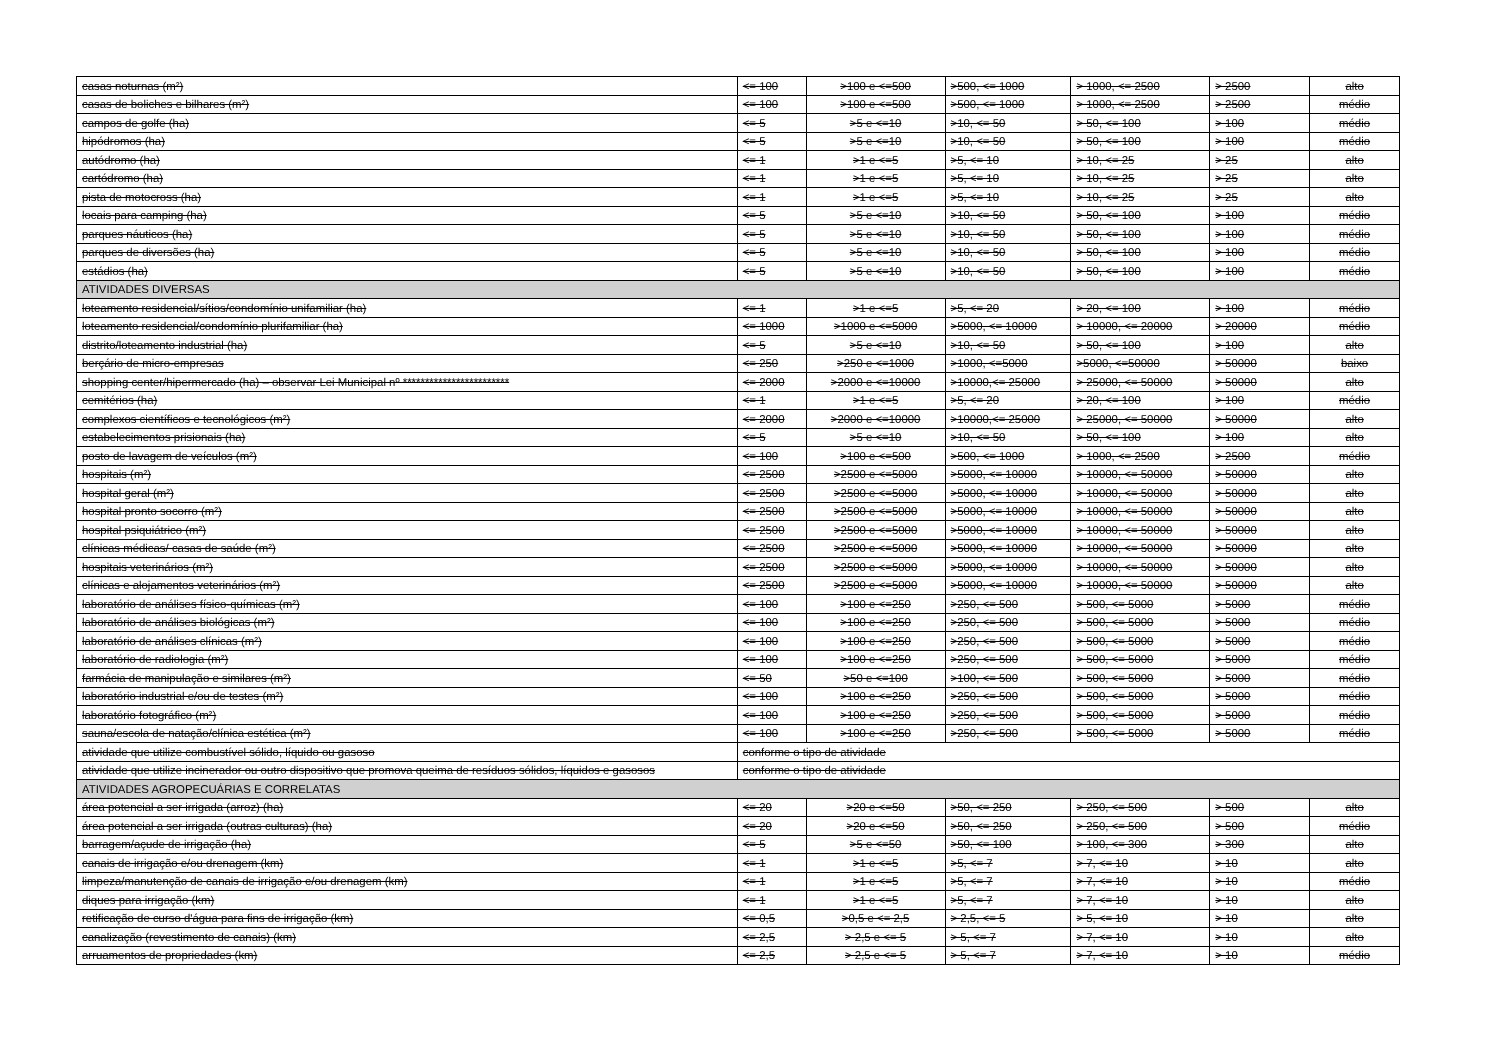| casas noturnas (m²) | <= 100 | >100 e <=500 | >500, <= 1000 | > 1000, <= 2500 | > 2500 | alto |
| casas de boliches e bilhares (m²) | <= 100 | >100 e <=500 | >500, <= 1000 | > 1000, <= 2500 | > 2500 | médio |
| campos de golfe (ha) | <= 5 | >5 e <=10 | >10, <= 50 | > 50, <= 100 | > 100 | médio |
| hipódromos (ha) | <= 5 | >5 e <=10 | >10, <= 50 | > 50, <= 100 | > 100 | médio |
| autódromo (ha) | <= 1 | >1 e <=5 | >5, <= 10 | > 10, <= 25 | > 25 | alto |
| cartódromo (ha) | <= 1 | >1 e <=5 | >5, <= 10 | > 10, <= 25 | > 25 | alto |
| pista de motocross (ha) | <= 1 | >1 e <=5 | >5, <= 10 | > 10, <= 25 | > 25 | alto |
| locais para camping (ha) | <= 5 | >5 e <=10 | >10, <= 50 | > 50, <= 100 | > 100 | médio |
| parques náuticos (ha) | <= 5 | >5 e <=10 | >10, <= 50 | > 50, <= 100 | > 100 | médio |
| parques de diversões (ha) | <= 5 | >5 e <=10 | >10, <= 50 | > 50, <= 100 | > 100 | médio |
| estádios (ha) | <= 5 | >5 e <=10 | >10, <= 50 | > 50, <= 100 | > 100 | médio |
| ATIVIDADES DIVERSAS | | | | | | |
| loteamento residencial/sítios/condomínio unifamiliar (ha) | <= 1 | >1 e <=5 | >5, <= 20 | > 20, <= 100 | > 100 | médio |
| loteamento residencial/condomínio plurifamiliar (ha) | <= 1000 | >1000 e <=5000 | >5000, <= 10000 | > 10000, <= 20000 | > 20000 | médio |
| distrito/loteamento industrial (ha) | <= 5 | >5 e <=10 | >10, <= 50 | > 50, <= 100 | > 100 | alto |
| berçário de micro-empresas | <= 250 | >250 e <=1000 | >1000, <=5000 | >5000, <=50000 | > 50000 | baixo |
| shopping center/hipermercado (ha) – observar Lei Municipal nº ************************ | <= 2000 | >2000 e <=10000 | >10000,<= 25000 | > 25000, <= 50000 | > 50000 | alto |
| cemitérios (ha) | <= 1 | >1 e <=5 | >5, <= 20 | > 20, <= 100 | > 100 | médio |
| complexos científicos e tecnológicos (m²) | <= 2000 | >2000 e <=10000 | >10000,<= 25000 | > 25000, <= 50000 | > 50000 | alto |
| estabelecimentos prisionais (ha) | <= 5 | >5 e <=10 | >10, <= 50 | > 50, <= 100 | > 100 | alto |
| posto de lavagem de veículos (m²) | <= 100 | >100 e <=500 | >500, <= 1000 | > 1000, <= 2500 | > 2500 | médio |
| hospitais (m²) | <= 2500 | >2500 e <=5000 | >5000, <= 10000 | > 10000, <= 50000 | > 50000 | alto |
| hospital geral (m²) | <= 2500 | >2500 e <=5000 | >5000, <= 10000 | > 10000, <= 50000 | > 50000 | alto |
| hospital pronto socorro (m²) | <= 2500 | >2500 e <=5000 | >5000, <= 10000 | > 10000, <= 50000 | > 50000 | alto |
| hospital psiquiátrico (m²) | <= 2500 | >2500 e <=5000 | >5000, <= 10000 | > 10000, <= 50000 | > 50000 | alto |
| clínicas médicas/ casas de saúde (m²) | <= 2500 | >2500 e <=5000 | >5000, <= 10000 | > 10000, <= 50000 | > 50000 | alto |
| hospitais veterinários (m²) | <= 2500 | >2500 e <=5000 | >5000, <= 10000 | > 10000, <= 50000 | > 50000 | alto |
| clínicas e alojamentos veterinários (m²) | <= 2500 | >2500 e <=5000 | >5000, <= 10000 | > 10000, <= 50000 | > 50000 | alto |
| laboratório de análises físico-químicas (m²) | <= 100 | >100 e <=250 | >250, <= 500 | > 500, <= 5000 | > 5000 | médio |
| laboratório de análises biológicas (m²) | <= 100 | >100 e <=250 | >250, <= 500 | > 500, <= 5000 | > 5000 | médio |
| laboratório de análises clínicas (m²) | <= 100 | >100 e <=250 | >250, <= 500 | > 500, <= 5000 | > 5000 | médio |
| laboratório de radiologia (m²) | <= 100 | >100 e <=250 | >250, <= 500 | > 500, <= 5000 | > 5000 | médio |
| farmácia de manipulação e similares (m²) | <= 50 | >50 e <=100 | >100, <= 500 | > 500, <= 5000 | > 5000 | médio |
| laboratório industrial e/ou de testes (m²) | <= 100 | >100 e <=250 | >250, <= 500 | > 500, <= 5000 | > 5000 | médio |
| laboratório fotográfico (m²) | <= 100 | >100 e <=250 | >250, <= 500 | > 500, <= 5000 | > 5000 | médio |
| sauna/escola de natação/clínica estética (m²) | <= 100 | >100 e <=250 | >250, <= 500 | > 500, <= 5000 | > 5000 | médio |
| atividade que utilize combustível sólido, líquido ou gasoso | conforme o tipo de atividade | | | | | |
| atividade que utilize incinerador ou outro dispositivo que promova queima de resíduos sólidos, líquidos e gasosos | conforme o tipo de atividade | | | | | |
| ATIVIDADES AGROPECUÁRIAS E CORRELATAS | | | | | | |
| área potencial a ser irrigada (arroz) (ha) | <= 20 | >20 e <=50 | >50, <= 250 | > 250, <= 500 | > 500 | alto |
| área potencial a ser irrigada (outras culturas) (ha) | <= 20 | >20 e <=50 | >50, <= 250 | > 250, <= 500 | > 500 | médio |
| barragem/açude de irrigação (ha) | <= 5 | >5 e <=50 | >50, <= 100 | > 100, <= 300 | > 300 | alto |
| canais de irrigação e/ou drenagem (km) | <= 1 | >1 e <=5 | >5, <= 7 | > 7, <= 10 | > 10 | alto |
| limpeza/manutenção de canais de irrigação e/ou drenagem (km) | <= 1 | >1 e <=5 | >5, <= 7 | > 7, <= 10 | > 10 | médio |
| diques para irrigação (km) | <= 1 | >1 e <=5 | >5, <= 7 | > 7, <= 10 | > 10 | alto |
| retificação de curso d'água para fins de irrigação (km) | <= 0,5 | >0,5 e <= 2,5 | > 2,5, <= 5 | > 5, <= 10 | > 10 | alto |
| canalização (revestimento de canais) (km) | <= 2,5 | > 2,5 e <= 5 | > 5, <= 7 | > 7, <= 10 | > 10 | alto |
| arruamentos de propriedades (km) | <= 2,5 | > 2,5 e <= 5 | > 5, <= 7 | > 7, <= 10 | > 10 | médio |